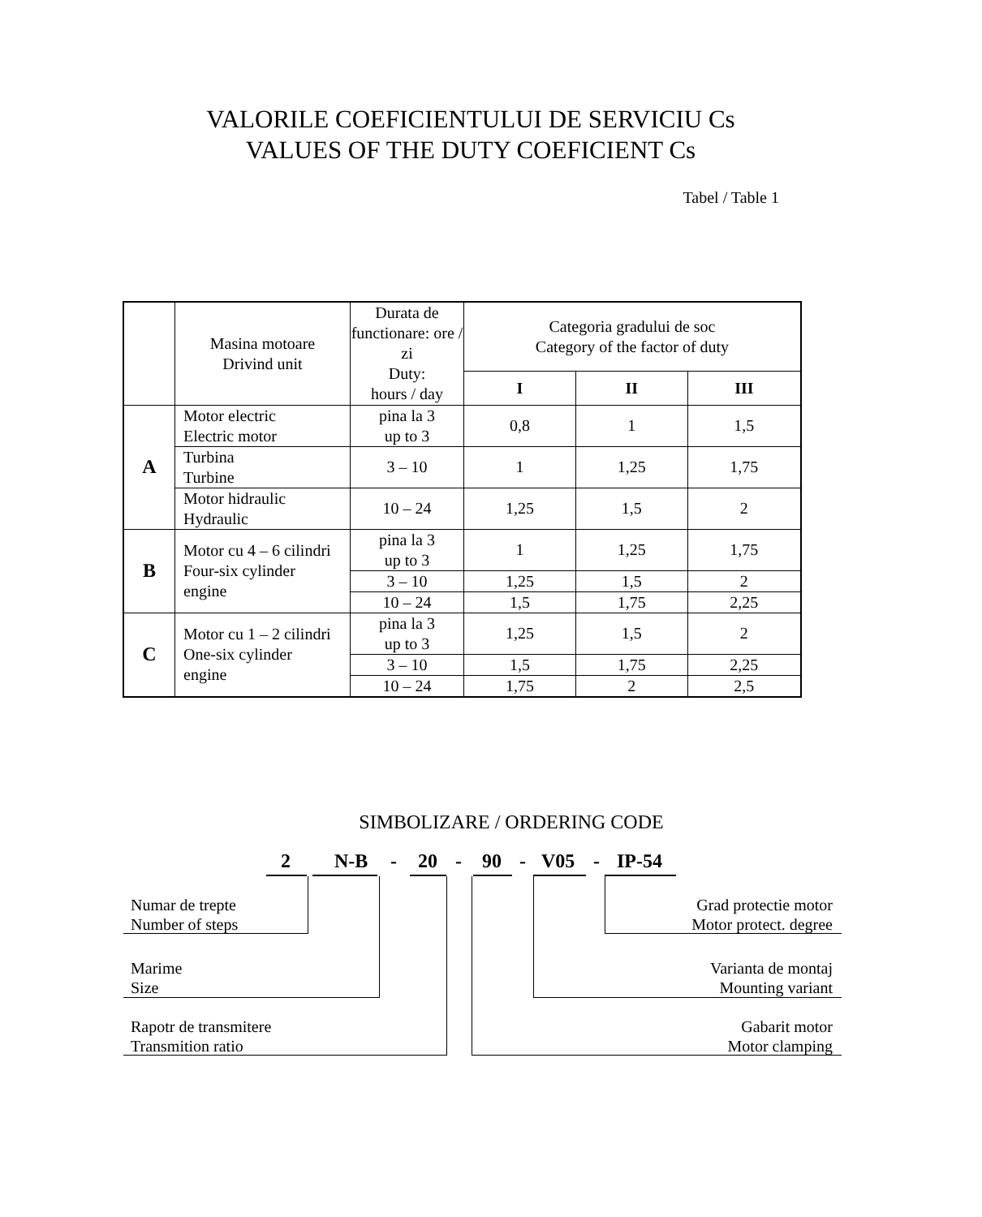VALORILE COEFICIENTULUI DE SERVICIU Cs
VALUES OF THE DUTY COEFICIENT Cs
Tabel / Table 1
| | Masina motoare Drivind unit | Durata de functionare: ore / zi Duty: hours / day | Categoria gradului de soc Category of the factor of duty | | |
| --- | --- | --- | --- | --- | --- |
| | | | I | II | III |
| A | Motor electric Electric motor | pina la 3 up to 3 | 0,8 | 1 | 1,5 |
| | Turbina Turbine | 3 – 10 | 1 | 1,25 | 1,75 |
| | Motor hidraulic Hydraulic | 10 – 24 | 1,25 | 1,5 | 2 |
| B | Motor cu 4 – 6 cilindri Four-six cylinder engine | pina la 3 up to 3 | 1 | 1,25 | 1,75 |
| | | 3 – 10 | 1,25 | 1,5 | 2 |
| | | 10 – 24 | 1,5 | 1,75 | 2,25 |
| C | Motor cu 1 – 2 cilindri One-six cylinder engine | pina la 3 up to 3 | 1,25 | 1,5 | 2 |
| | | 3 – 10 | 1,5 | 1,75 | 2,25 |
| | | 10 – 24 | 1,75 | 2 | 2,5 |
SIMBOLIZARE / ORDERING CODE
2 N-B - 20 - 90 - V05 - IP-54
Numar de trepte
Number of steps
Grad protectie motor
Motor protect. degree
Marime
Size
Varianta de montaj
Mounting variant
Rapotr de transmitere
Transmition ratio
Gabarit motor
Motor clamping